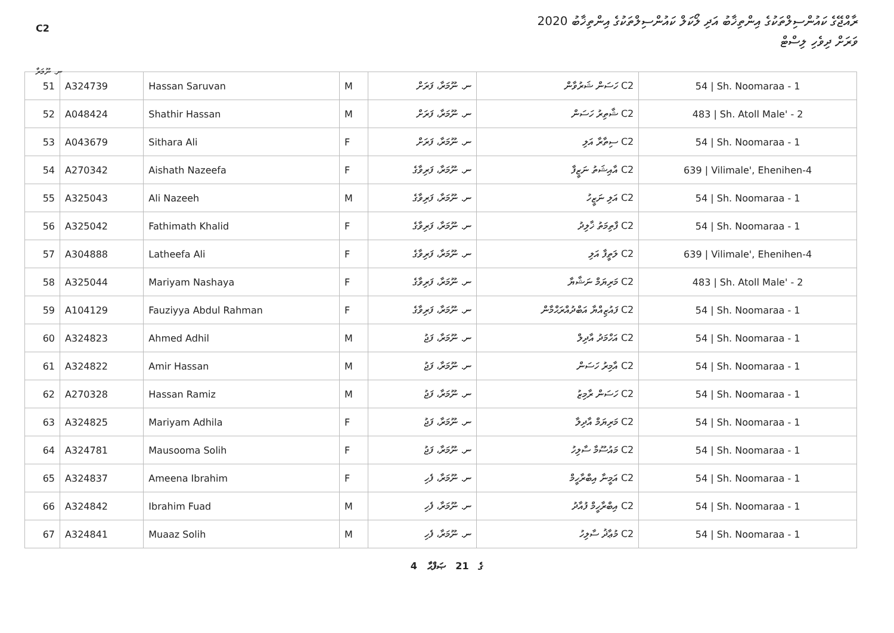C2
ރާއްޖޭގެ ކައުންސިލްތަކުގެ އިންތިޚާބު އަދި ލޯކަލް ކައުންސިލްތަކުގެ އިންތިޚާބު 2020
ވަރަށް ދިވެހި ލިސްޓް
ނ. ނޫމަރާ
| 51 | A324739 | Hassan Saruvan | M | ނ. ނޫމަރާ، ފަރަށް | C2 ހަސަން ޝަރުވާން | 54 / Sh. Noomaraa - 1 |
| 52 | A048424 | Shathir Hassan | M | ނ. ނޫމަރާ، ފަރަށް | C2 ޝާތިރު ހަސަން | 483 / Sh. Atoll Male' - 2 |
| 53 | A043679 | Sithara Ali | F | ނ. ނޫމަރާ، ފަރަށް | C2 ސިތާރާ އަލި | 54 / Sh. Noomaraa - 1 |
| 54 | A270342 | Aishath Nazeefa | F | ނ. ނޫމަރާ، ފަރިވާގެ | C2 އާއިޝަތު ނަޒީފާ | 639 / Vilimale', Ehenihen-4 |
| 55 | A325043 | Ali Nazeeh | M | ނ. ނޫމަރާ، ފަރިވާގެ | C2 އަލި ނަޒީހު | 54 / Sh. Noomaraa - 1 |
| 56 | A325042 | Fathimath Khalid | F | ނ. ނޫމަރާ، ފަރިވާގެ | C2 ފާތިމަތު ޚާލިދު | 54 / Sh. Noomaraa - 1 |
| 57 | A304888 | Latheefa Ali | F | ނ. ނޫމަރާ، ފަރިވާގެ | C2 ލަތީފާ އަލި | 639 / Vilimale', Ehenihen-4 |
| 58 | A325044 | Mariyam Nashaya | F | ނ. ނޫމަރާ، ފަރިވާގެ | C2 މަރިޔަމް ނަޝާޔާ | 483 / Sh. Atoll Male' - 2 |
| 59 | A104129 | Fauziyya Abdul Rahman | F | ނ. ނޫމަރާ، ފަރިވާގެ | C2 ފައުޒިއްޔާ އަބްދުއްރަޙްމާން | 54 / Sh. Noomaraa - 1 |
| 60 | A324823 | Ahmed Adhil | M | ނ. ނޫމަރާ، ފަޖު | C2 އަހްމަދު އާދިލް | 54 / Sh. Noomaraa - 1 |
| 61 | A324822 | Amir Hassan | M | ނ. ނޫމަރާ، ފަޖު | C2 އާމިރު ހަސަން | 54 / Sh. Noomaraa - 1 |
| 62 | A270328 | Hassan Ramiz | M | ނ. ނޫމަރާ، ފަޖު | C2 ހަސަން ރާމިޒު | 54 / Sh. Noomaraa - 1 |
| 63 | A324825 | Mariyam Adhila | F | ނ. ނޫމަރާ، ފަޖު | C2 މަރިޔަމް އާދިލާ | 54 / Sh. Noomaraa - 1 |
| 64 | A324781 | Mausooma Solih | F | ނ. ނޫމަރާ، ފަޖު | C2 މައުސޫމާ ސާލިހު | 54 / Sh. Noomaraa - 1 |
| 65 | A324837 | Ameena Ibrahim | F | ނ. ނޫމަރާ، ފެހި | C2 އަމީނާ އިބްރާހީމް | 54 / Sh. Noomaraa - 1 |
| 66 | A324842 | Ibrahim Fuad | M | ނ. ނޫމަރާ، ފެހި | C2 އިބްރާހީމް ފުއާދު | 54 / Sh. Noomaraa - 1 |
| 67 | A324841 | Muaaz Solih | M | ނ. ނޫމަރާ، ފެހި | C2 މުޢާޛު ސާލިހު | 54 / Sh. Noomaraa - 1 |
4 ގެ 21 ޞަފްޙާ